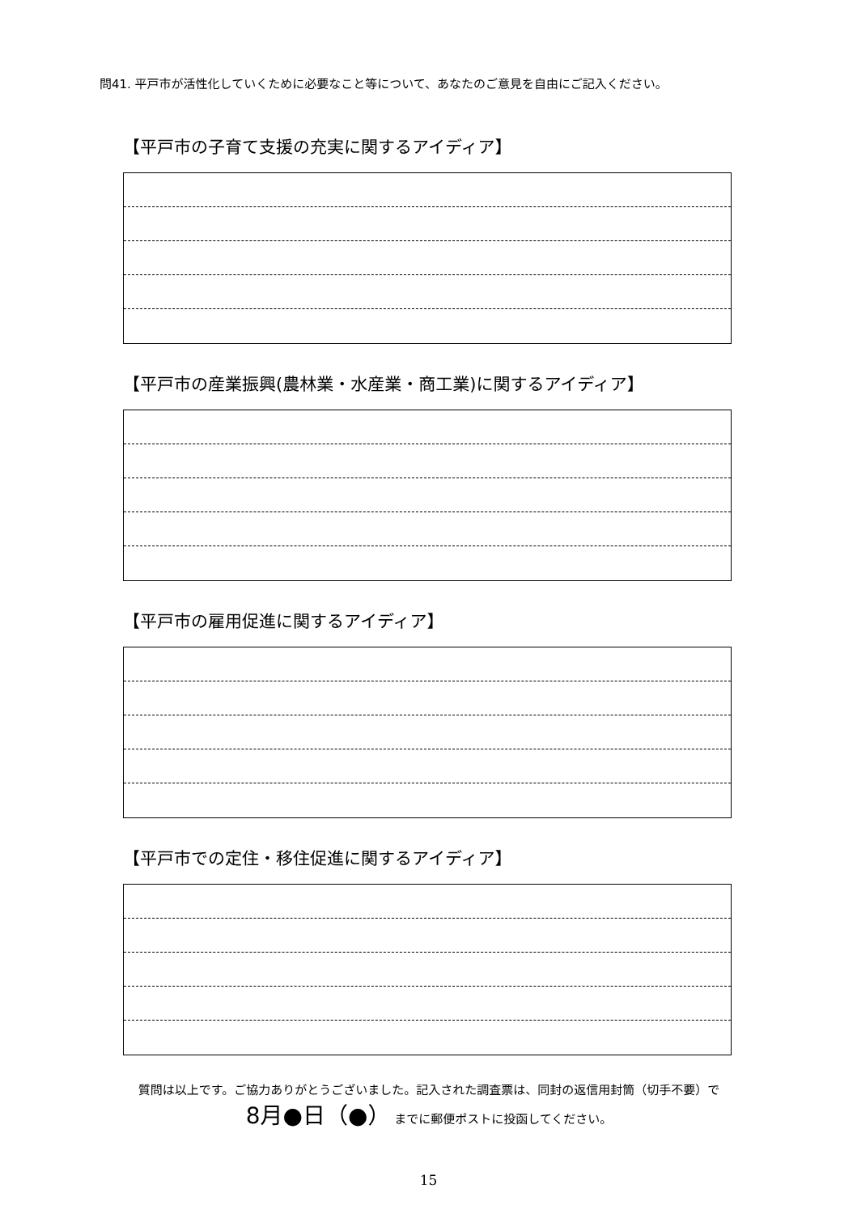問41. 平戸市が活性化していくために必要なこと等について、あなたのご意見を自由にご記入ください。
【平戸市の子育て支援の充実に関するアイディア】
【平戸市の産業振興(農林業・水産業・商工業)に関するアイディア】
【平戸市の雇用促進に関するアイディア】
【平戸市での定住・移住促進に関するアイディア】
質問は以上です。ご協力ありがとうございました。記入された調査票は、同封の返信用封筒（切手不要）で
8月●日（●） までに郵便ポストに投函してください。
15